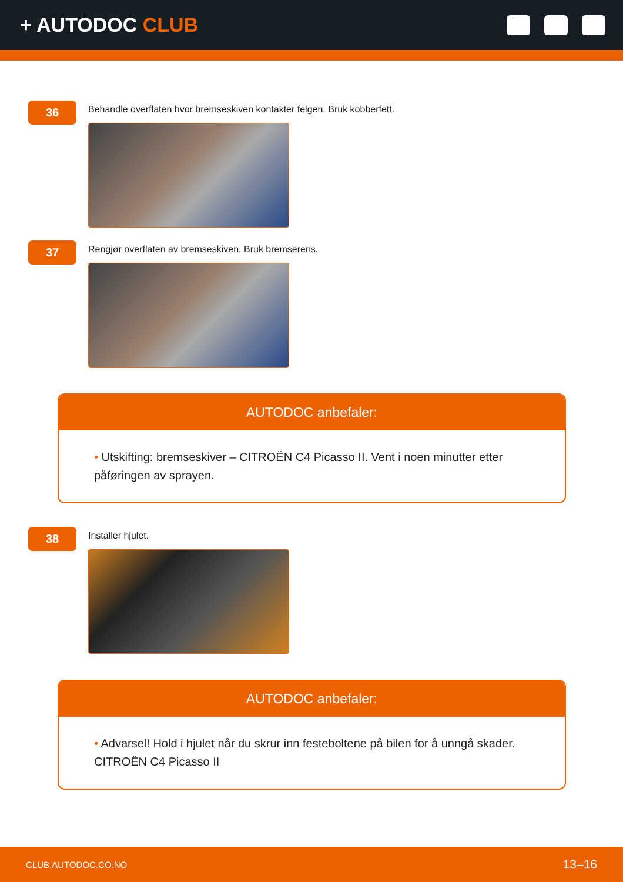+ AUTODOC CLUB
36
Behandle overflaten hvor bremseskiven kontakter felgen. Bruk kobberfett.
37
Rengjør overflaten av bremseskiven. Bruk bremserens.
AUTODOC anbefaler:
• Utskifting: bremseskiver – CITROËN C4 Picasso II. Vent i noen minutter etter påføringen av sprayen.
38
Installer hjulet.
AUTODOC anbefaler:
• Advarsel! Hold i hjulet når du skrur inn festeboltene på bilen for å unngå skader. CITROËN C4 Picasso II
CLUB.AUTODOC.CO.NO 13–16